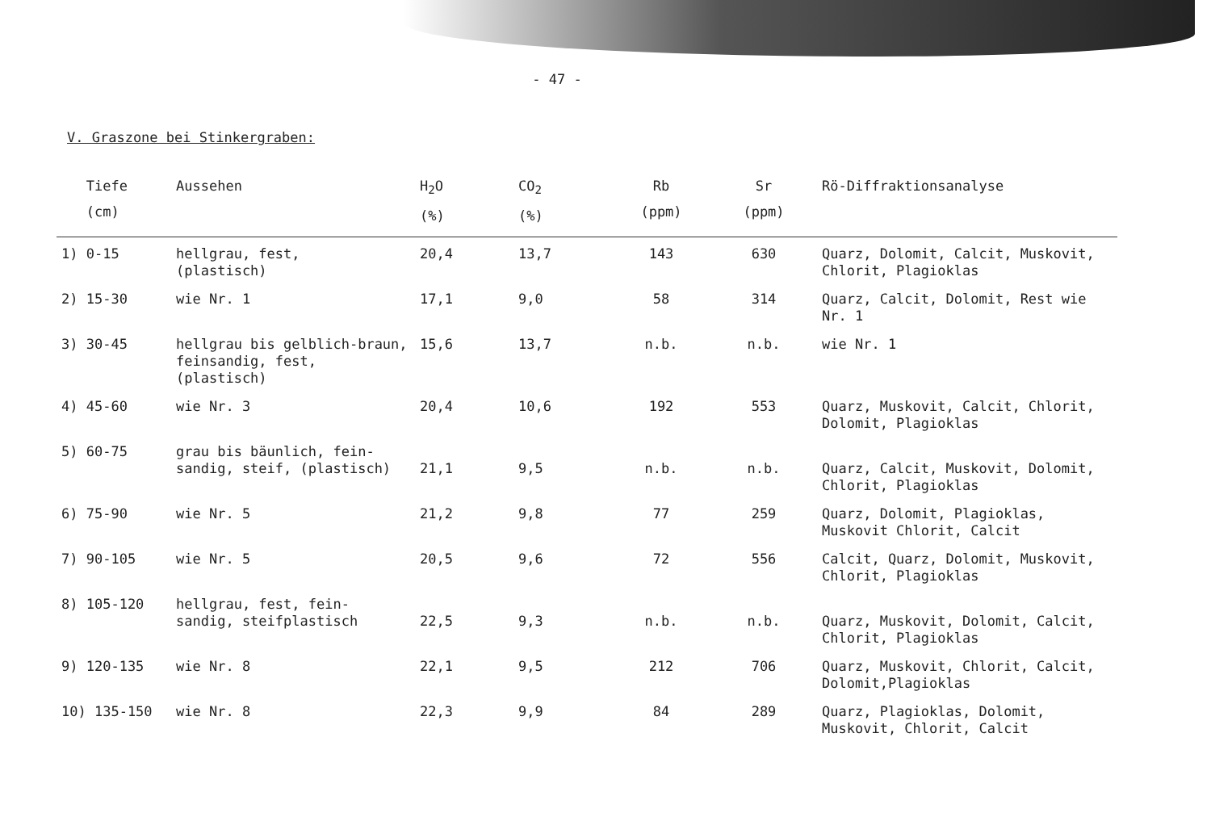- 47 -
V. Graszone bei Stinkergraben:
| Tiefe (cm) | Aussehen | H<sub>2</sub>O (%) | CO<sub>2</sub> (%) | Rb (ppm) | Sr (ppm) | Rö-Diffraktionsanalyse |
| --- | --- | --- | --- | --- | --- | --- |
| 1) 0-15 | hellgrau, fest, (plastisch) | 20,4 | 13,7 | 143 | 630 | Quarz, Dolomit, Calcit, Muskovit, Chlorit, Plagioklas |
| 2) 15-30 | wie Nr. 1 | 17,1 | 9,0 | 58 | 314 | Quarz, Calcit, Dolomit, Rest wie Nr. 1 |
| 3) 30-45 | hellgrau bis gelblich-braun, feinsandig, fest, (plastisch) | 15,6 | 13,7 | n.b. | n.b. | wie Nr. 1 |
| 4) 45-60 | wie Nr. 3 | 20,4 | 10,6 | 192 | 553 | Quarz, Muskovit, Calcit, Chlorit, Dolomit, Plagioklas |
| 5) 60-75 | grau bis bäunlich, fein- sandig, steif, (plastisch) | 21,1 | 9,5 | n.b. | n.b. | Quarz, Calcit, Muskovit, Dolomit, Chlorit, Plagioklas |
| 6) 75-90 | wie Nr. 5 | 21,2 | 9,8 | 77 | 259 | Quarz, Dolomit, Plagioklas, Muskovit Chlorit, Calcit |
| 7) 90-105 | wie Nr. 5 | 20,5 | 9,6 | 72 | 556 | Calcit, Quarz, Dolomit, Muskovit, Chlorit, Plagioklas |
| 8) 105-120 | hellgrau, fest, fein- sandig, steifplastisch | 22,5 | 9,3 | n.b. | n.b. | Quarz, Muskovit, Dolomit, Calcit, Chlorit, Plagioklas |
| 9) 120-135 | wie Nr. 8 | 22,1 | 9,5 | 212 | 706 | Quarz, Muskovit, Chlorit, Calcit, Dolomit,Plagioklas |
| 10) 135-150 | wie Nr. 8 | 22,3 | 9,9 | 84 | 289 | Quarz, Plagioklas, Dolomit, Muskovit, Chlorit, Calcit |